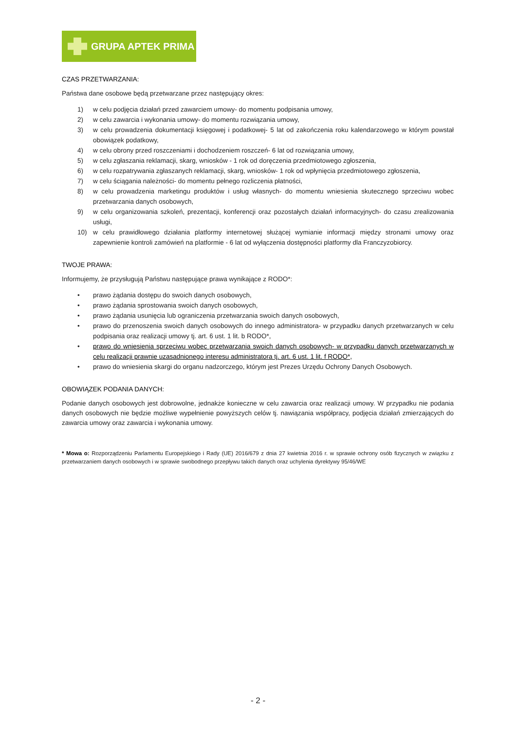GRUPA APTEK PRIMA
CZAS PRZETWARZANIA:
Państwa dane osobowe będą przetwarzane przez następujący okres:
1) w celu podjęcia działań przed zawarciem umowy- do momentu podpisania umowy,
2) w celu zawarcia i wykonania umowy- do momentu rozwiązania umowy,
3) w celu prowadzenia dokumentacji księgowej i podatkowej- 5 lat od zakończenia roku kalendarzowego w którym powstał obowiązek podatkowy,
4) w celu obrony przed roszczeniami i dochodzeniem roszczeń- 6 lat od rozwiązania umowy,
5) w celu zgłaszania reklamacji, skarg, wniosków - 1 rok od doręczenia przedmiotowego zgłoszenia,
6) w celu rozpatrywania zgłaszanych reklamacji, skarg, wniosków- 1 rok od wpłynięcia przedmiotowego zgłoszenia,
7) w celu ściągania należności- do momentu pełnego rozliczenia płatności,
8) w celu prowadzenia marketingu produktów i usług własnych- do momentu wniesienia skutecznego sprzeciwu wobec przetwarzania danych osobowych,
9) w celu organizowania szkoleń, prezentacji, konferencji oraz pozostałych działań informacyjnych- do czasu zrealizowania usługi,
10) w celu prawidłowego działania platformy internetowej służącej wymianie informacji między stronami umowy oraz zapewnienie kontroli zamówień na platformie - 6 lat od wyłączenia dostępności platformy dla Franczyzobiorcy.
TWOJE PRAWA:
Informujemy, że przysługują Państwu następujące prawa wynikające z RODO*:
• prawo żądania dostępu do swoich danych osobowych,
• prawo żądania sprostowania swoich danych osobowych,
• prawo żądania usunięcia lub ograniczenia przetwarzania swoich danych osobowych,
• prawo do przenoszenia swoich danych osobowych do innego administratora- w przypadku danych przetwarzanych w celu podpisania oraz realizacji umowy tj. art. 6 ust. 1 lit. b RODO*,
• prawo do wniesienia sprzeciwu wobec przetwarzania swoich danych osobowych- w przypadku danych przetwarzanych w celu realizacji prawnie uzasadnionego interesu administratora tj. art. 6 ust. 1 lit. f RODO*,
• prawo do wniesienia skargi do organu nadzorczego, którym jest Prezes Urzędu Ochrony Danych Osobowych.
OBOWIĄZEK PODANIA DANYCH:
Podanie danych osobowych jest dobrowolne, jednakże konieczne w celu zawarcia oraz realizacji umowy. W przypadku nie podania danych osobowych nie będzie możliwe wypełnienie powyższych celów tj. nawiązania współpracy, podjęcia działań zmierzających do zawarcia umowy oraz zawarcia i wykonania umowy.
* Mowa o: Rozporządzeniu Parlamentu Europejskiego i Rady (UE) 2016/679 z dnia 27 kwietnia 2016 r. w sprawie ochrony osób fizycznych w związku z przetwarzaniem danych osobowych i w sprawie swobodnego przepływu takich danych oraz uchylenia dyrektywy 95/46/WE
- 2 -